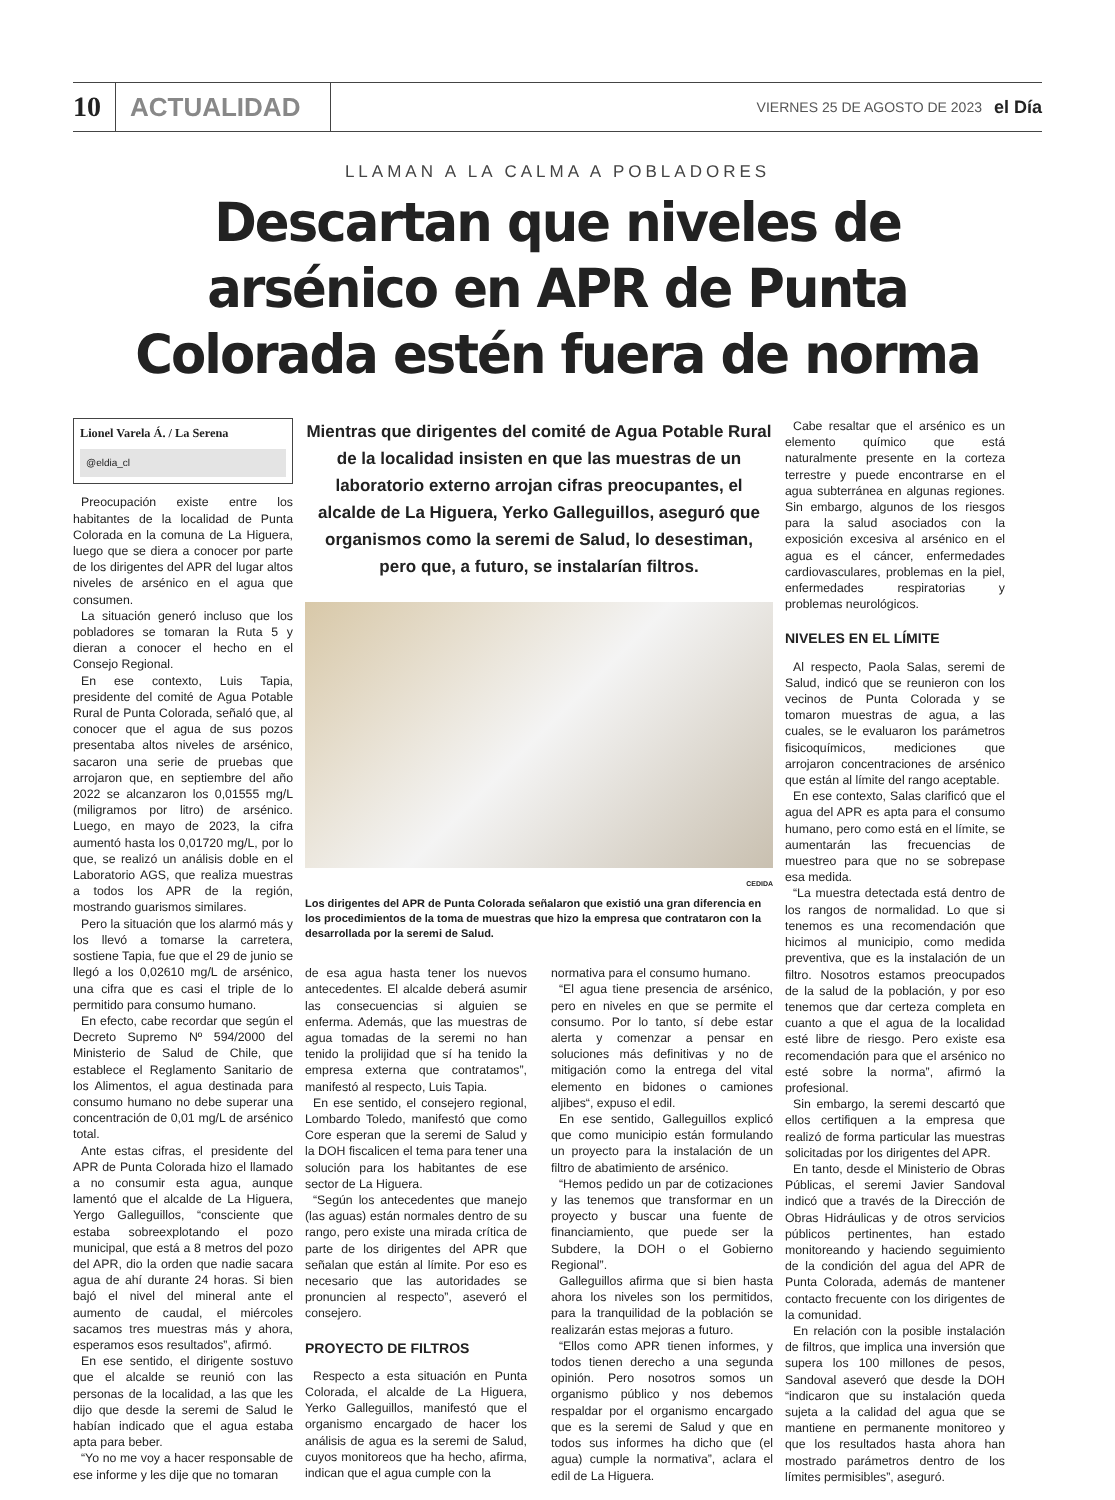10 ACTUALIDAD VIERNES 25 DE AGOSTO DE 2023 el Día
LLAMAN A LA CALMA A POBLADORES
Descartan que niveles de arsénico en APR de Punta Colorada estén fuera de norma
Lionel Varela Á. / La Serena
@eldia_cl
Preocupación existe entre los habitantes de la localidad de Punta Colorada en la comuna de La Higuera, luego que se diera a conocer por parte de los dirigentes del APR del lugar altos niveles de arsénico en el agua que consumen.
La situación generó incluso que los pobladores se tomaran la Ruta 5 y dieran a conocer el hecho en el Consejo Regional.
En ese contexto, Luis Tapia, presidente del comité de Agua Potable Rural de Punta Colorada, señaló que, al conocer que el agua de sus pozos presentaba altos niveles de arsénico, sacaron una serie de pruebas que arrojaron que, en septiembre del año 2022 se alcanzaron los 0,01555 mg/L (miligramos por litro) de arsénico. Luego, en mayo de 2023, la cifra aumentó hasta los 0,01720 mg/L, por lo que, se realizó un análisis doble en el Laboratorio AGS, que realiza muestras a todos los APR de la región, mostrando guarismos similares.
Pero la situación que los alarmó más y los llevó a tomarse la carretera, sostiene Tapia, fue que el 29 de junio se llegó a los 0,02610 mg/L de arsénico, una cifra que es casi el triple de lo permitido para consumo humano.
En efecto, cabe recordar que según el Decreto Supremo Nº 594/2000 del Ministerio de Salud de Chile, que establece el Reglamento Sanitario de los Alimentos, el agua destinada para consumo humano no debe superar una concentración de 0,01 mg/L de arsénico total.
Ante estas cifras, el presidente del APR de Punta Colorada hizo el llamado a no consumir esta agua, aunque lamentó que el alcalde de La Higuera, Yergo Galleguillos, “consciente que estaba sobreexplotando el pozo municipal, que está a 8 metros del pozo del APR, dio la orden que nadie sacara agua de ahí durante 24 horas. Si bien bajó el nivel del mineral ante el aumento de caudal, el miércoles sacamos tres muestras más y ahora, esperamos esos resultados”, afirmó.
En ese sentido, el dirigente sostuvo que el alcalde se reunió con las personas de la localidad, a las que les dijo que desde la seremi de Salud le habían indicado que el agua estaba apta para beber.
“Yo no me voy a hacer responsable de ese informe y les dije que no tomaran
Mientras que dirigentes del comité de Agua Potable Rural de la localidad insisten en que las muestras de un laboratorio externo arrojan cifras preocupantes, el alcalde de La Higuera, Yerko Galleguillos, aseguró que organismos como la seremi de Salud, lo desestiman, pero que, a futuro, se instalarían filtros.
CEDIDA
Los dirigentes del APR de Punta Colorada señalaron que existió una gran diferencia en los procedimientos de la toma de muestras que hizo la empresa que contrataron con la desarrollada por la seremi de Salud.
de esa agua hasta tener los nuevos antecedentes. El alcalde deberá asumir las consecuencias si alguien se enferma. Además, que las muestras de agua tomadas de la seremi no han tenido la prolijidad que sí ha tenido la empresa externa que contratamos”, manifestó al respecto, Luis Tapia.
En ese sentido, el consejero regional, Lombardo Toledo, manifestó que como Core esperan que la seremi de Salud y la DOH fiscalicen el tema para tener una solución para los habitantes de ese sector de La Higuera.
“Según los antecedentes que manejo (las aguas) están normales dentro de su rango, pero existe una mirada crítica de parte de los dirigentes del APR que señalan que están al límite. Por eso es necesario que las autoridades se pronuncien al respecto”, aseveró el consejero.
PROYECTO DE FILTROS
Respecto a esta situación en Punta Colorada, el alcalde de La Higuera, Yerko Galleguillos, manifestó que el organismo encargado de hacer los análisis de agua es la seremi de Salud, cuyos monitoreos que ha hecho, afirma, indican que el agua cumple con la
normativa para el consumo humano.
“El agua tiene presencia de arsénico, pero en niveles en que se permite el consumo. Por lo tanto, sí debe estar alerta y comenzar a pensar en soluciones más definitivas y no de mitigación como la entrega del vital elemento en bidones o camiones aljibes“, expuso el edil.
En ese sentido, Galleguillos explicó que como municipio están formulando un proyecto para la instalación de un filtro de abatimiento de arsénico.
“Hemos pedido un par de cotizaciones y las tenemos que transformar en un proyecto y buscar una fuente de financiamiento, que puede ser la Subdere, la DOH o el Gobierno Regional”.
Galleguillos afirma que si bien hasta ahora los niveles son los permitidos, para la tranquilidad de la población se realizarán estas mejoras a futuro.
“Ellos como APR tienen informes, y todos tienen derecho a una segunda opinión. Pero nosotros somos un organismo público y nos debemos respaldar por el organismo encargado que es la seremi de Salud y que en todos sus informes ha dicho que (el agua) cumple la normativa”, aclara el edil de La Higuera.
Cabe resaltar que el arsénico es un elemento químico que está naturalmente presente en la corteza terrestre y puede encontrarse en el agua subterránea en algunas regiones. Sin embargo, algunos de los riesgos para la salud asociados con la exposición excesiva al arsénico en el agua es el cáncer, enfermedades cardiovasculares, problemas en la piel, enfermedades respiratorias y problemas neurológicos.
NIVELES EN EL LÍMITE
Al respecto, Paola Salas, seremi de Salud, indicó que se reunieron con los vecinos de Punta Colorada y se tomaron muestras de agua, a las cuales, se le evaluaron los parámetros fisicoquímicos, mediciones que arrojaron concentraciones de arsénico que están al límite del rango aceptable.
En ese contexto, Salas clarificó que el agua del APR es apta para el consumo humano, pero como está en el límite, se aumentarán las frecuencias de muestreo para que no se sobrepase esa medida.
“La muestra detectada está dentro de los rangos de normalidad. Lo que si tenemos es una recomendación que hicimos al municipio, como medida preventiva, que es la instalación de un filtro. Nosotros estamos preocupados de la salud de la población, y por eso tenemos que dar certeza completa en cuanto a que el agua de la localidad esté libre de riesgo. Pero existe esa recomendación para que el arsénico no esté sobre la norma”, afirmó la profesional.
Sin embargo, la seremi descartó que ellos certifiquen a la empresa que realizó de forma particular las muestras solicitadas por los dirigentes del APR.
En tanto, desde el Ministerio de Obras Públicas, el seremi Javier Sandoval indicó que a través de la Dirección de Obras Hidráulicas y de otros servicios públicos pertinentes, han estado monitoreando y haciendo seguimiento de la condición del agua del APR de Punta Colorada, además de mantener contacto frecuente con los dirigentes de la comunidad.
En relación con la posible instalación de filtros, que implica una inversión que supera los 100 millones de pesos, Sandoval aseveró que desde la DOH “indicaron que su instalación queda sujeta a la calidad del agua que se mantiene en permanente monitoreo y que los resultados hasta ahora han mostrado parámetros dentro de los límites permisibles”, aseguró.